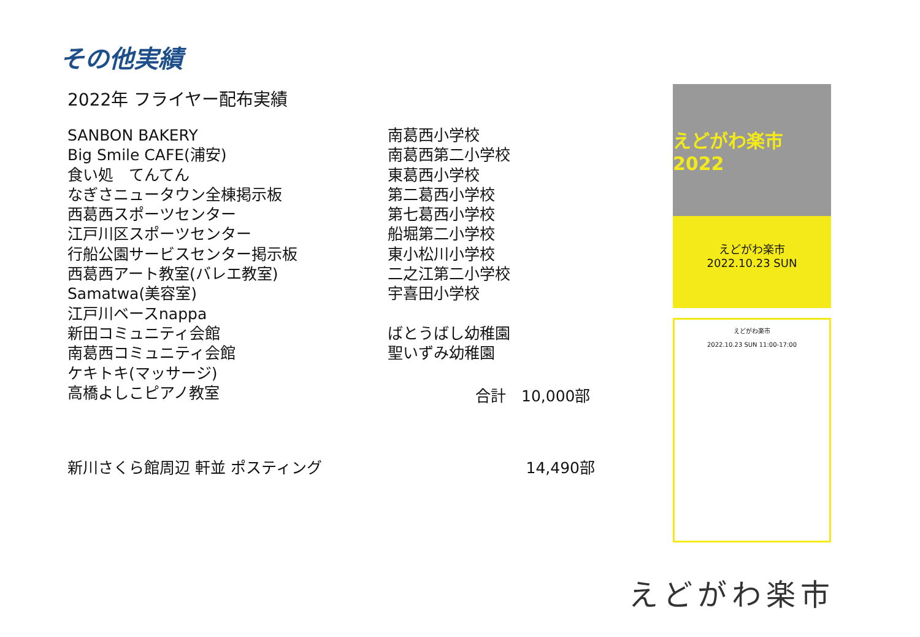その他実績
2022年 フライヤー配布実績
SANBON BAKERY
Big Smile CAFE(浦安)
食い処　てんてん
なぎさニュータウン全棟掲示板
西葛西スポーツセンター
江戸川区スポーツセンター
行船公園サービスセンター掲示板
西葛西アート教室(バレエ教室)
Samatwa(美容室)
江戸川ベースnappa
新田コミュニティ会館
南葛西コミュニティ会館
ケキトキ(マッサージ)
高橋よしこピアノ教室
南葛西小学校
南葛西第二小学校
東葛西小学校
第二葛西小学校
第七葛西小学校
船堀第二小学校
東小松川小学校
二之江第二小学校
宇喜田小学校
ばとうばし幼稚園
聖いずみ幼稚園
合計　10,000部
新川さくら館周辺 軒並 ポスティング 14,490部
えどがわ楽市 2022
えどがわ楽市
2022.10.23 SUN
えどがわ楽市
2022.10.23 SUN 11:00-17:00
えどがわ楽市